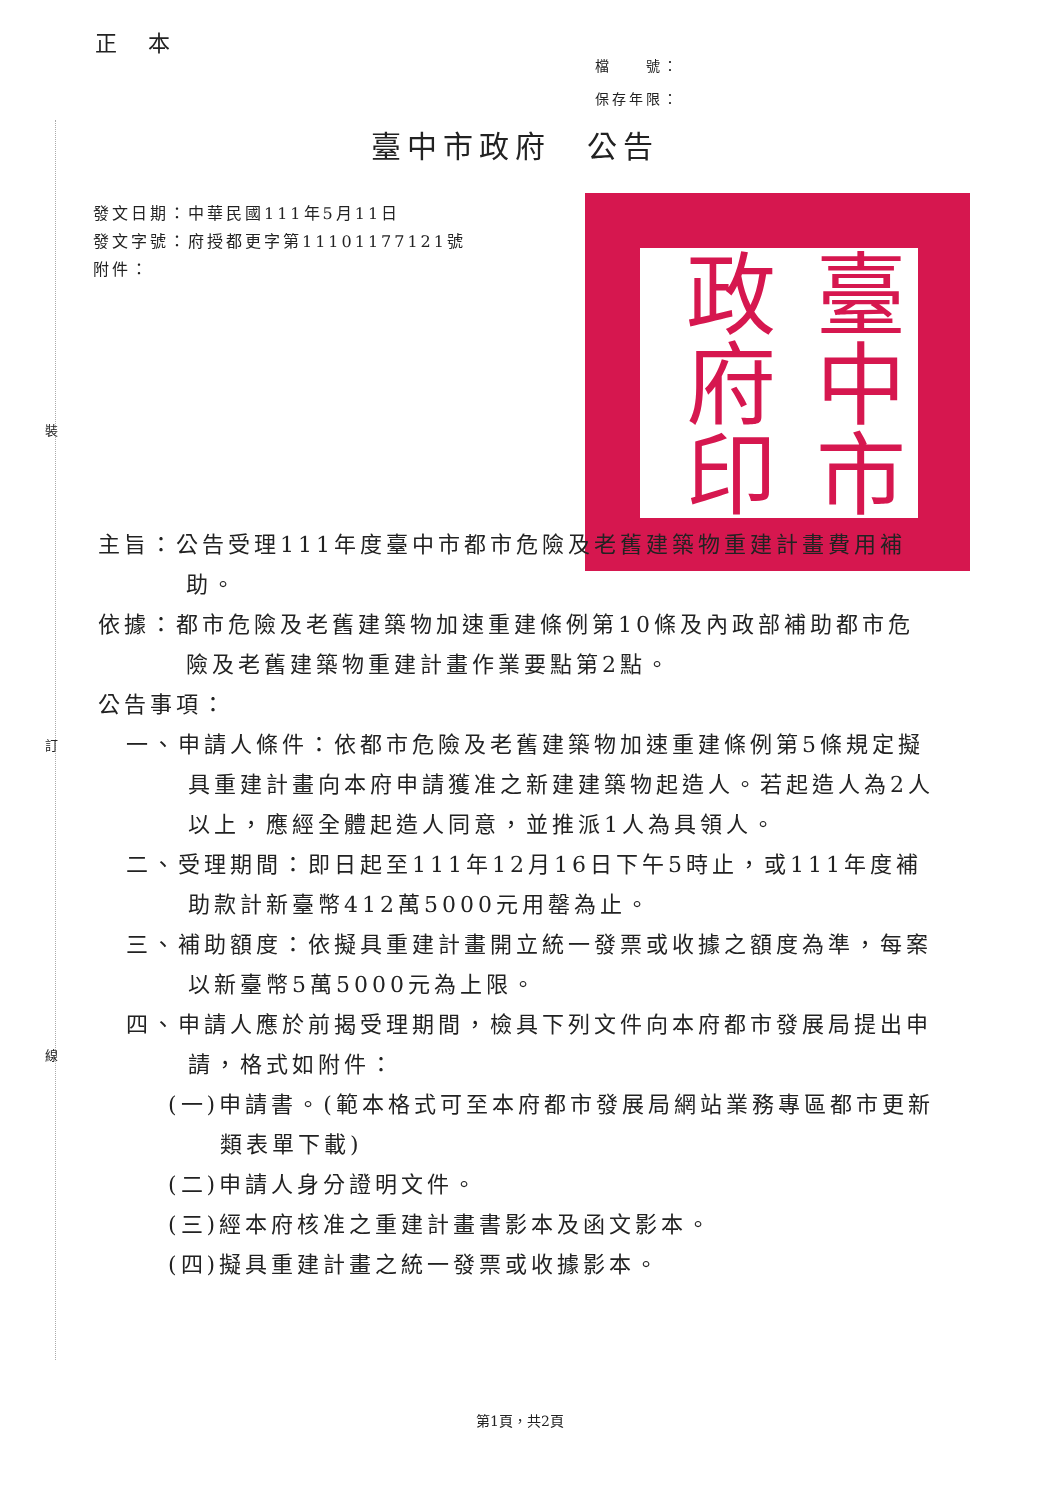正 本
檔　　號：
保存年限：
臺中市政府　公告
發文日期：中華民國111年5月11日
發文字號：府授都更字第11101177121號
附件：
臺中市政府印
裝
訂
線
主旨：公告受理111年度臺中市都市危險及老舊建築物重建計畫費用補助。
依據：都市危險及老舊建築物加速重建條例第10條及內政部補助都市危險及老舊建築物重建計畫作業要點第2點。
公告事項：
一、申請人條件：依都市危險及老舊建築物加速重建條例第5條規定擬具重建計畫向本府申請獲准之新建建築物起造人。若起造人為2人以上，應經全體起造人同意，並推派1人為具領人。
二、受理期間：即日起至111年12月16日下午5時止，或111年度補助款計新臺幣412萬5000元用罄為止。
三、補助額度：依擬具重建計畫開立統一發票或收據之額度為準，每案以新臺幣5萬5000元為上限。
四、申請人應於前揭受理期間，檢具下列文件向本府都市發展局提出申請，格式如附件：
(一)申請書。(範本格式可至本府都市發展局網站業務專區都市更新類表單下載)
(二)申請人身分證明文件。
(三)經本府核准之重建計畫書影本及函文影本。
(四)擬具重建計畫之統一發票或收據影本。
第1頁，共2頁